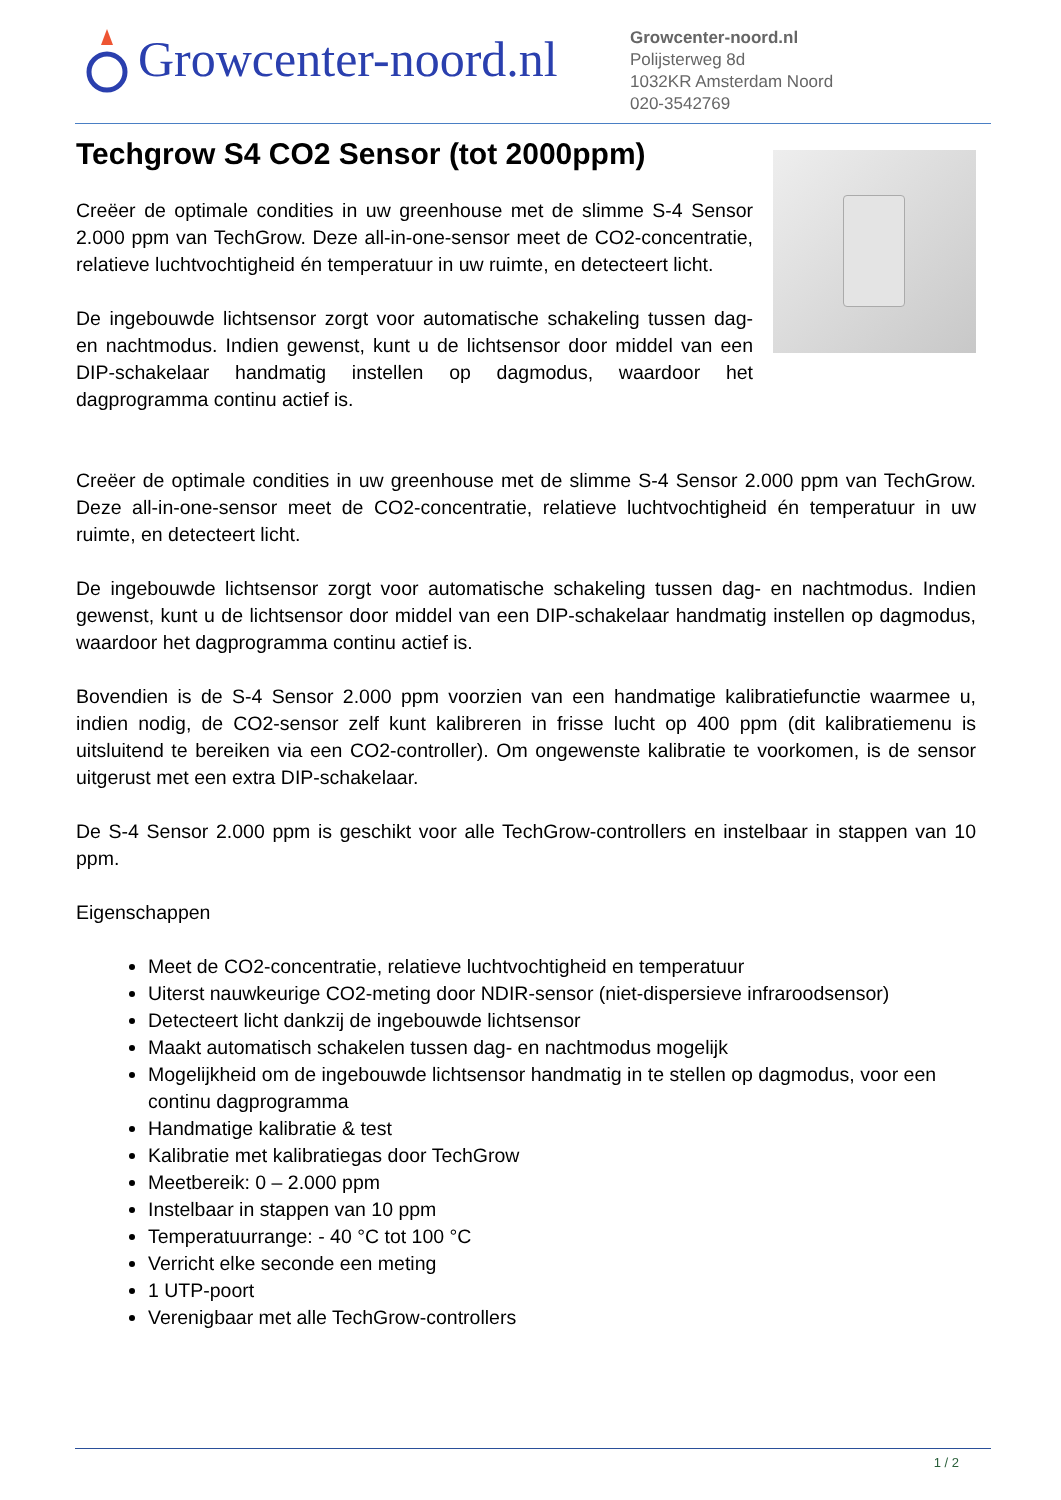Growcenter-noord.nl
Growcenter-noord.nl
Polijsterweg 8d
1032KR Amsterdam Noord
020-3542769
Techgrow S4 CO2 Sensor (tot 2000ppm)
Creëer de optimale condities in uw greenhouse met de slimme S-4 Sensor 2.000 ppm van TechGrow. Deze all-in-one-sensor meet de CO2-concentratie, relatieve luchtvochtigheid én temperatuur in uw ruimte, en detecteert licht.
De ingebouwde lichtsensor zorgt voor automatische schakeling tussen dag- en nachtmodus. Indien gewenst, kunt u de lichtsensor door middel van een DIP-schakelaar handmatig instellen op dagmodus, waardoor het dagprogramma continu actief is.
Creëer de optimale condities in uw greenhouse met de slimme S-4 Sensor 2.000 ppm van TechGrow. Deze all-in-one-sensor meet de CO2-concentratie, relatieve luchtvochtigheid én temperatuur in uw ruimte, en detecteert licht.
De ingebouwde lichtsensor zorgt voor automatische schakeling tussen dag- en nachtmodus. Indien gewenst, kunt u de lichtsensor door middel van een DIP-schakelaar handmatig instellen op dagmodus, waardoor het dagprogramma continu actief is.
Bovendien is de S-4 Sensor 2.000 ppm voorzien van een handmatige kalibratiefunctie waarmee u, indien nodig, de CO2-sensor zelf kunt kalibreren in frisse lucht op 400 ppm (dit kalibratiemenu is uitsluitend te bereiken via een CO2-controller). Om ongewenste kalibratie te voorkomen, is de sensor uitgerust met een extra DIP-schakelaar.
De S-4 Sensor 2.000 ppm is geschikt voor alle TechGrow-controllers en instelbaar in stappen van 10 ppm.
Eigenschappen
Meet de CO2-concentratie, relatieve luchtvochtigheid en temperatuur
Uiterst nauwkeurige CO2-meting door NDIR-sensor (niet-dispersieve infraroodsensor)
Detecteert licht dankzij de ingebouwde lichtsensor
Maakt automatisch schakelen tussen dag- en nachtmodus mogelijk
Mogelijkheid om de ingebouwde lichtsensor handmatig in te stellen op dagmodus, voor een continu dagprogramma
Handmatige kalibratie & test
Kalibratie met kalibratiegas door TechGrow
Meetbereik: 0 – 2.000 ppm
Instelbaar in stappen van 10 ppm
Temperatuurrange: - 40 °C tot 100 °C
Verricht elke seconde een meting
1 UTP-poort
Verenigbaar met alle TechGrow-controllers
1 / 2